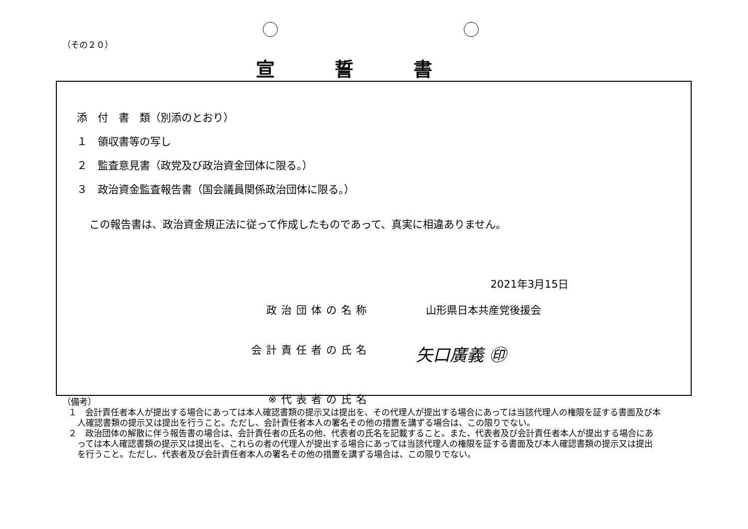（その２０）
宣誓書
添　付　書　類（別添のとおり）
１　領収書等の写し
２　監査意見書（政党及び政治資金団体に限る。）
３　政治資金監査報告書（国会議員関係政治団体に限る。）
この報告書は、政治資金規正法に従って作成したものであって、真実に相違ありません。
2021年3月15日
政治団体の名称 山形県日本共産党後援会
会計責任者の氏名 矢口廣義 ㊞
※代表者の氏名
（備考）
１　会計責任者本人が提出する場合にあっては本人確認書類の提示又は提出を、その代理人が提出する場合にあっては当該代理人の権限を証する書面及び本人確認書類の提示又は提出を行うこと。ただし、会計責任者本人の署名その他の措置を講ずる場合は、この限りでない。
２　政治団体の解散に伴う報告書の場合は、会計責任者の氏名の他、代表者の氏名を記載すること。また、代表者及び会計責任者本人が提出する場合にあっては本人確認書類の提示又は提出を、これらの者の代理人が提出する場合にあっては当該代理人の権限を証する書面及び本人確認書類の提示又は提出を行うこと。ただし、代表者及び会計責任者本人の署名その他の措置を講ずる場合は、この限りでない。